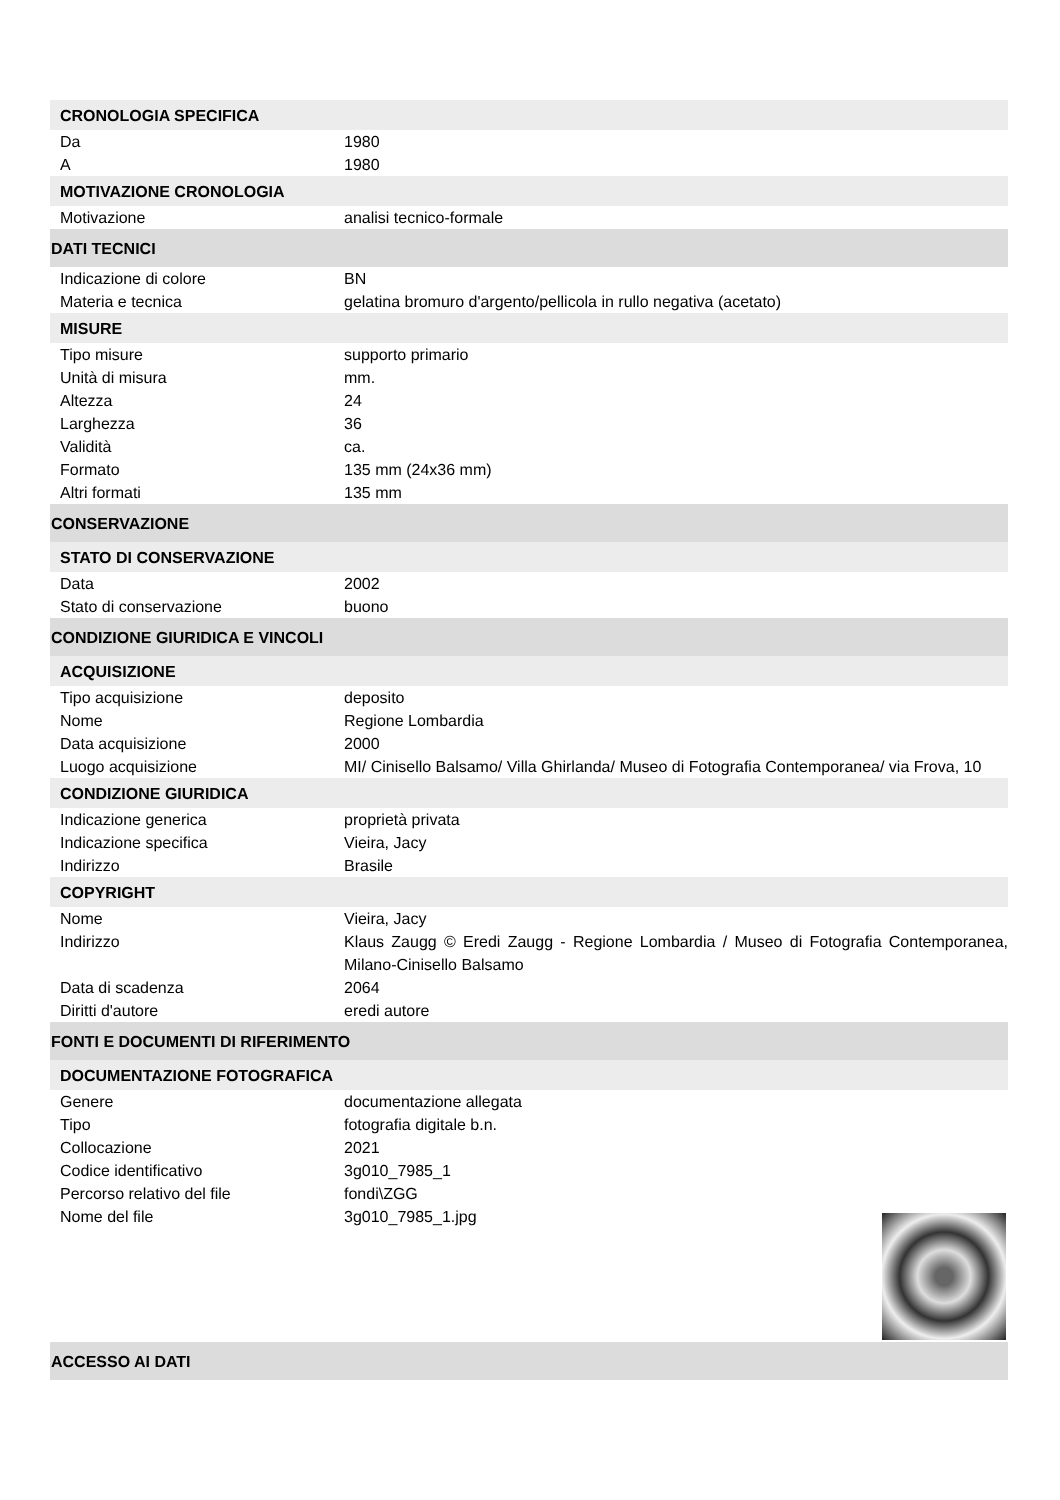CRONOLOGIA SPECIFICA
| Da | 1980 |
| A | 1980 |
MOTIVAZIONE CRONOLOGIA
| Motivazione | analisi tecnico-formale |
DATI TECNICI
| Indicazione di colore | BN |
| Materia e tecnica | gelatina bromuro d'argento/pellicola in rullo negativa (acetato) |
MISURE
| Tipo misure | supporto primario |
| Unità di misura | mm. |
| Altezza | 24 |
| Larghezza | 36 |
| Validità | ca. |
| Formato | 135 mm (24x36 mm) |
| Altri formati | 135 mm |
CONSERVAZIONE
STATO DI CONSERVAZIONE
| Data | 2002 |
| Stato di conservazione | buono |
CONDIZIONE GIURIDICA E VINCOLI
ACQUISIZIONE
| Tipo acquisizione | deposito |
| Nome | Regione Lombardia |
| Data acquisizione | 2000 |
| Luogo acquisizione | MI/ Cinisello Balsamo/ Villa Ghirlanda/ Museo di Fotografia Contemporanea/ via Frova, 10 |
CONDIZIONE GIURIDICA
| Indicazione generica | proprietà privata |
| Indicazione specifica | Vieira, Jacy |
| Indirizzo | Brasile |
COPYRIGHT
| Nome | Vieira, Jacy |
| Indirizzo | Klaus Zaugg © Eredi Zaugg - Regione Lombardia / Museo di Fotografia Contemporanea, Milano-Cinisello Balsamo |
| Data di scadenza | 2064 |
| Diritti d'autore | eredi autore |
FONTI E DOCUMENTI DI RIFERIMENTO
DOCUMENTAZIONE FOTOGRAFICA
| Genere | documentazione allegata |
| Tipo | fotografia digitale b.n. |
| Collocazione | 2021 |
| Codice identificativo | 3g010_7985_1 |
| Percorso relativo del file | fondi\ZGG |
| Nome del file | 3g010_7985_1.jpg |
ACCESSO AI DATI